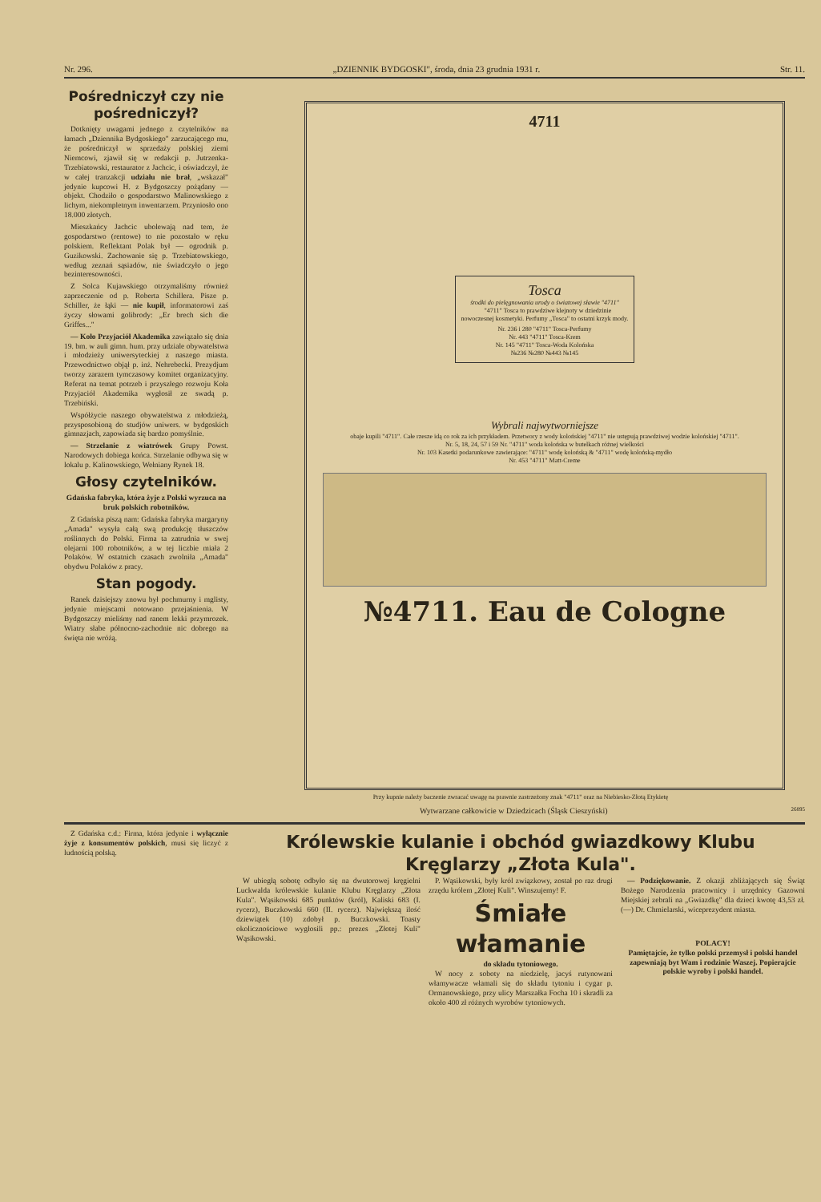Nr. 296. „DZIENNIK BYDGOSKI", środa, dnia 23 grudnia 1931 r. Str. 11.
Pośredniczył czy nie pośredniczył?
Dotknięty uwagami jednego z czytelników na łamach „Dziennika Bydgoskiego" zarzucającego mu, że pośredniczył w sprzedaży polskiej ziemi Niemcowi, zjawił się w redakcji p. Jutrzenka-Trzebiatowski, restaurator z Jachcic, i oświadczył, że w całej tranzakcji udziału nie brał, „wskazał" jedynie kupcowi H. z Bydgoszczy pożądany — objekt. Chodziło o gospodarstwo Malinowskiego z lichym, niekompletnym inwentarzem. Przyniosło ono 18.000 złotych.
Mieszkańcy Jachcic ubolewają nad tem, że gospodarstwo (rentowe) to nie pozostało w ręku polskiem. Reflektant Polak był — ogrodnik p. Guzikowski. Zachowanie się p. Trzebiatowskiego, według zeznań sąsiadów, nie świadczyło o jego bezinteresowności.
Z Solca Kujawskiego otrzymaliśmy również zaprzeczenie od p. Roberta Schillera. Pisze p. Schiller, że łąki — nie kupił, informatorowi zaś życzy słowami golibrody: „Er brech sich die Griffes..."
— Koło Przyjaciół Akademika zawiązało się dnia 19. bm. w auli gimn. hum. przy udziale obywatelstwa i młodzieży uniwersyteckiej z naszego miasta. Przewodnictwo objął p. inż. Nehrebecki. Prezydjum tworzy zarazem tymczasowy komitet organizacyjny. Referat na temat potrzeb i przyszłego rozwoju Koła Przyjaciół Akademika wygłosił ze swadą p. Trzebiński.
Współżycie naszego obywatelstwa z młodzieżą, przysposobioną do studjów uniwers. w bydgoskich gimnazjach, zapowiada się bardzo pomyślnie.
— Strzelanie z wiatrówek Grupy Powst. Narodowych dobiega końca. Strzelanie odbywa się w lokalu p. Kalinowskiego, Wełniany Rynek 18.
Głosy czytelników.
Gdańska fabryka, która żyje z Polski wyrzuca na bruk polskich robotników.
Z Gdańska piszą nam: Gdańska fabryka margaryny „Amada" wysyła całą swą produkcję tłuszczów roślinnych do Polski. Firma ta zatrudnia w swej olejarni 100 robotników, a w tej liczbie miała 2 Polaków. W ostatnich czasach zwolniła „Amada" obydwu Polaków z pracy.
Stan pogody.
Ranek dzisiejszy znowu był pochmurny i mglisty, jedynie miejscami notowano przejaśnienia. W Bydgoszczy mieliśmy nad ranem lekki przymrozek. Wiatry słabe północno-zachodnie nic dobrego na święta nie wróżą.
4711
Tosca
środki do pielęgnowania urody o światowej sławie "4711"
"4711" Tosca to prawdziwe klejnoty w dziedzinie nowoczesnej kosmetyki. Perfumy „Tosca" to ostatni krzyk mody.
Nr. 236 i 280 "4711" Tosca-Perfumy
Nr. 443 "4711" Tosca-Krem
Nr. 145 "4711" Tosca-Woda Kolońska
№236 №280 №443 №145
Wybrali najwytworniejsze
obaje kupili "4711". Całe rzesze idą co rok za ich przykładem. Przetwory z wody kolońskiej "4711" nie ustępują prawdziwej wodzie kolońskiej "4711".
Nr. 5, 18, 24, 57 i 59 Nr. "4711" woda kolońska w butelkach różnej wielkości
Nr. 103 Kasetki podarunkowe zawierające: "4711" wodę kolońską & "4711" wodę kolońską-mydło
Nr. 453 "4711" Matt-Creme
№4711. Eau de Cologne
Przy kupnie należy baczenie zwracać uwagę na prawnie zastrzeżony znak "4711" oraz na Niebiesko-Złotą Etykietę
Wytwarzane całkowicie w Dziedzicach (Śląsk Cieszyński) 26895
Z Gdańska c.d.: Firma, która jedynie i wyłącznie żyje z konsumentów polskich, musi się liczyć z ludnością polską.
Królewskie kulanie i obchód gwiazdkowy Klubu Kręglarzy „Złota Kula".
W ubiegłą sobotę odbyło się na dwutorowej kręgielni Luckwalda królewskie kulanie Klubu Kręglarzy „Złota Kula". Wąsikowski 685 punktów (król), Kaliski 683 (I. rycerz), Buczkowski 660 (II. rycerz). Największą ilość dziewiątek (10) zdobył p. Buczkowski. Toasty okolicznościowe wygłosili pp.: prezes „Złotej Kuli" Wąsikowski.
P. Wąsikowski, były król związkowy, został po raz drugi zrzędu królem „Złotej Kuli". Winszujemy! F.
Śmiałe włamanie
do składu tytoniowego.
W nocy z soboty na niedzielę, jacyś rutynowani włamywacze włamali się do składu tytoniu i cygar p. Ormanowskiego, przy ulicy Marszałka Focha 10 i skradli za około 400 zł różnych wyrobów tytoniowych.
— Podziękowanie. Z okazji zbliżających się Świąt Bożego Narodzenia pracownicy i urzędnicy Gazowni Miejskiej zebrali na „Gwiazdkę" dla dzieci kwotę 43,53 zł. (—) Dr. Chmielarski, wiceprezydent miasta.
POLACY!
Pamiętajcie, że tylko polski przemysł i polski handel zapewniają byt Wam i rodzinie Waszej. Popierajcie polskie wyroby i polski handel.